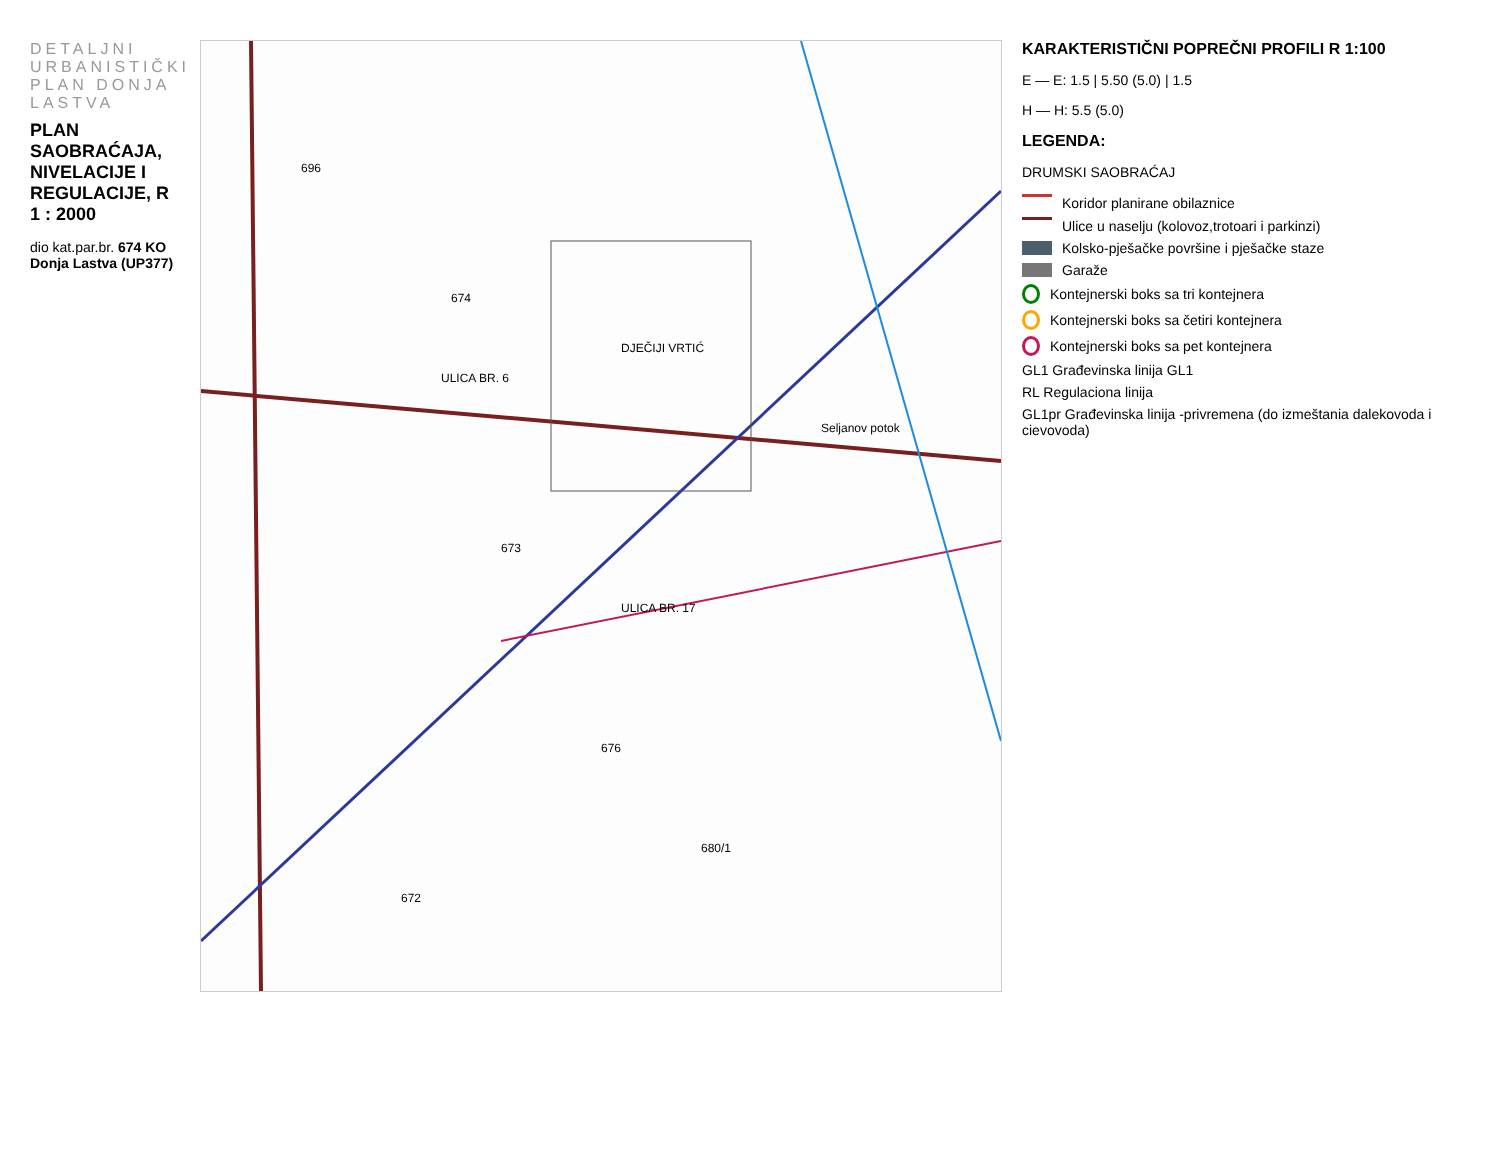DETALJNI URBANISTIČKI PLAN DONJA LASTVA
PLAN SAOBRAĆAJA, NIVELACIJE I REGULACIJE, R 1 : 2000
dio kat.par.br. 674 KO Donja Lastva (UP377)
ULICA BR. 6
ULICA BR. 17
DJEČIJI VRTIĆ
Seljanov potok
696
674
673
676
680/1
672
KARAKTERISTIČNI POPREČNI PROFILI R 1:100
E — E: 1.5 | 5.50 (5.0) | 1.5
H — H: 5.5 (5.0)
LEGENDA:
DRUMSKI SAOBRAĆAJ
Koridor planirane obilaznice
Ulice u naselju (kolovoz,trotoari i parkinzi)
Kolsko-pješačke površine i pješačke staze
Garaže
Kontejnerski boks sa tri kontejnera
Kontejnerski boks sa četiri kontejnera
Kontejnerski boks sa pet kontejnera
GL1 Građevinska linija GL1
RL Regulaciona linija
GL1pr Građevinska linija -privremena (do izmeštania dalekovoda i cievovoda)